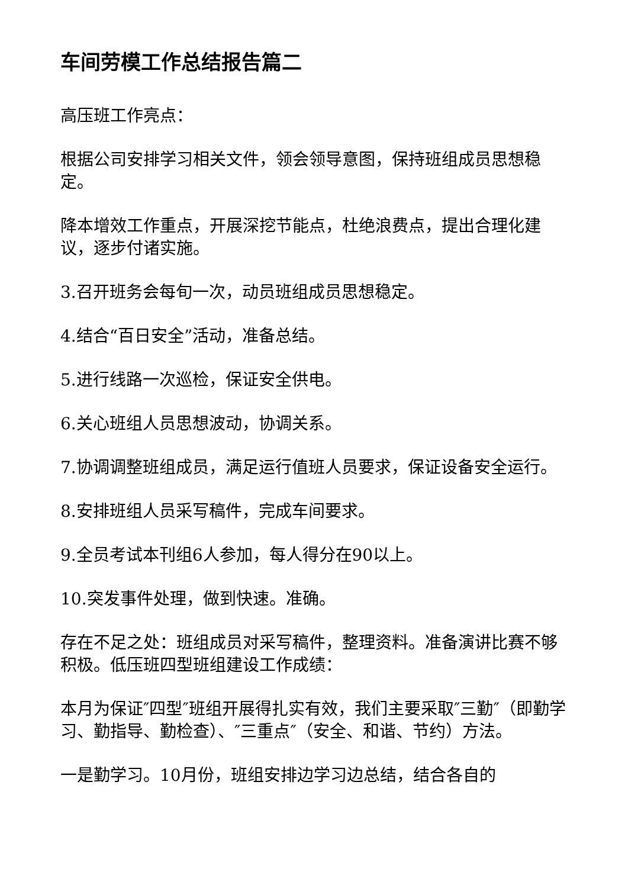车间劳模工作总结报告篇二
高压班工作亮点：
根据公司安排学习相关文件，领会领导意图，保持班组成员思想稳定。
降本增效工作重点，开展深挖节能点，杜绝浪费点，提出合理化建议，逐步付诸实施。
3.召开班务会每旬一次，动员班组成员思想稳定。
4.结合“百日安全”活动，准备总结。
5.进行线路一次巡检，保证安全供电。
6.关心班组人员思想波动，协调关系。
7.协调调整班组成员，满足运行值班人员要求，保证设备安全运行。
8.安排班组人员采写稿件，完成车间要求。
9.全员考试本刊组6人参加，每人得分在90以上。
10.突发事件处理，做到快速。准确。
存在不足之处：班组成员对采写稿件，整理资料。准备演讲比赛不够积极。低压班四型班组建设工作成绩：
本月为保证″四型″班组开展得扎实有效，我们主要采取″三勤″（即勤学习、勤指导、勤检查）、″三重点″（安全、和谐、节约）方法。
一是勤学习。10月份，班组安排边学习边总结，结合各自的